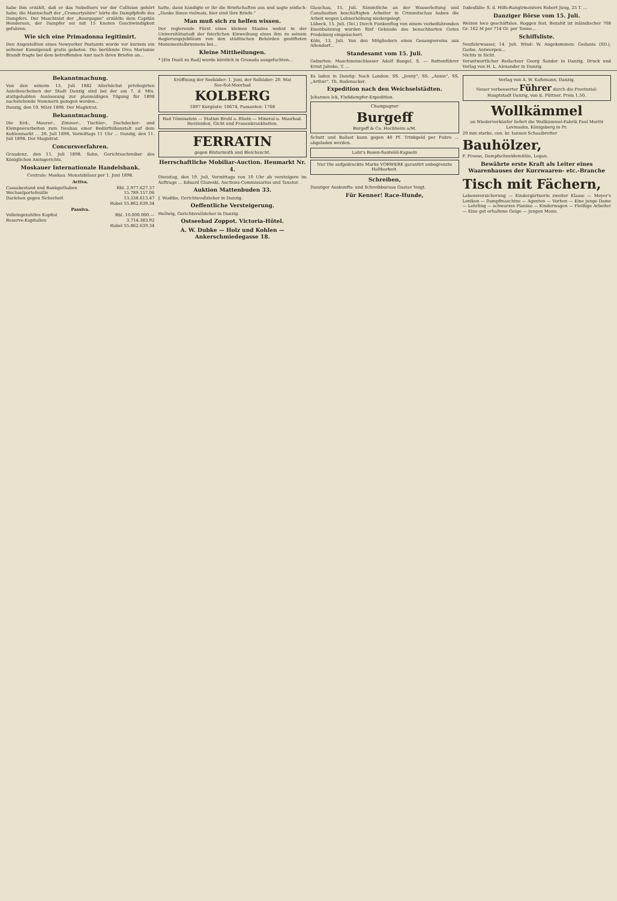habe ihm erzählt, daß er das Nebelhorn vor der Collision gehört habe; die Mannschaft der „Cromartyshire" hörte die Dampfpfeife des Dampfers. Der Maschinist der „Bourgogne" erzählte dem Capitän Henderson, der Dampfer sei mit 15 Knoten Geschwindigkeit gefahren.
Wie sich eine Primadonna legitimirt.
Den Angestellten eines Newyorker Postamts wurde vor kurzem ein seltener Kunstgenuß gratis geboten. Die berühmte Diva Marianne Brandt fragte bei dem betreffenden Amt nach ihren Briefen an...
hatte, dann händigte er ihr die Briefschaften aus und sagte einfach: „Danke Ihnen vielmals, hier sind Ihre Briefe."
Man muß sich zu helfen wissen.
Der regierende Fürst eines kleinen Staates wohnt in der Universitätsstadt der feierlichen Einweihung eines ihm zu seinem Regierungsjubiläum von den städtischen Behörden gestifteten Monumentalbrunnens bei...
Kleine Mittheilungen.
* [Ein Duell zu Rad] wurde kürzlich in Granada ausgefochten...
Glauchau, 15. Juli. Sämmtliche an der Wasserleitung und Canalisation beschäftigten Arbeiter in Crimmitschau haben die Arbeit wegen Lohnerhöhung niedergelegt.
Lübeck, 15. Juli. (Tel.) Durch Funkenflug von einem vorbeifahrenden Eisenbahnzug wurden fünf Gebäude des benachbarten Gutes Fredeburg eingeäschert.
Köln, 13. Juli. Von den Mitgliedern eines Gesangvereins aus Altendorf...
Standesamt vom 15. Juli.
Geburten: Maschinenschlosser Adolf Bangel, S. — Rottenführer Ernst Jahnke, T. ...
Todesfälle: S. d. Hilfs-Rangirmeisters Robert Jung, 25 T. ...
Danziger Börse vom 15. Juli.
Weizen loco geschäftslos. Roggen fest. Bezahlt ist inländischer 708 Gr. 162 M per 714 Gr. per Tonne...
Schiffsliste.
Neufahrwasser, 14. Juli. Wind: W. Angekommen: Gedania (SD.), Garbe, Antwerpen...
Nichts in Sicht.
Verantwortlicher Redacteur Georg Sander in Danzig. Druck und Verlag von H. L. Alexander in Danzig.
Bekanntmachung.
Von den unterm 13. Juli 1882 Allerhöchst privilegirten Anleihescheinen der Stadt Danzig sind bei der am 7. d. Mts. stattgehabten Ausloosung zur planmäßigen Tilgung für 1898 nachstehende Nummern gezogen worden...
Danzig, den 10. März 1898. Der Magistrat.
Bekanntmachung.
Die Erd-, Maurer-, Zimmer-, Tischler-, Dachdecker- und Klempnerarbeiten zum Neubau einer Bedürfnißanstalt auf dem Kohlenmarkt ... 20. Juli 1898, Vormittags 11 Uhr ... Danzig, den 11. Juli 1898. Der Magistrat.
Concursverfahren.
Graudenz, den 11. Juli 1898. Sohn, Gerichtsschreiber des Königlichen Amtsgerichts.
Moskauer Internationale Handelsbank.
Centrale: Moskau. Monatsbilanz per 1. Juni 1898.
| Activa. | |
| --- | --- |
| Cassabestand und Bankguthaben | Rbl. 2.977.627.37 |
| Wechselportefeuille | 15.789.157.06 |
| Darlehen gegen Sicherheit | 13.338.613.47 |
| | Rubel 55.862.639.34 |
| Passiva. | |
| Volleingezahltes Kapital | Rbl. 10.000.000.— |
| Reserve-Kapitalien | 3.714.383.92 |
| | Rubel 55.862.639.34 |
Eröffnung der Seebäder: 1. Juni, der Solbäder: 20. Mai
See-Sol-Moorbad
KOLBERG
1897 Kurgäste: 10674, Passanten: 1768
Bad Tönnisstein — Station Brohl a. Rhein — Mineral-u. Moorbad. Herzleiden, Gicht und Frauenkrankheiten.
FERRATIN
gegen Blutarmuth und Bleichsucht.
Herrschaftliche Mobiliar-Auction. Heumarkt Nr. 4.
Dienstag, den 19. Juli, Vormittags von 10 Uhr ab versteigere im Auftrage ... Eduard Glazeski, Auctions-Commissarius und Taxator.
Auktion Mattenbuden 33.
J. Wodtke, Gerichtsvollzieher in Danzig.
Oeffentliche Versteigerung.
Hellwig, Gerichtsvollzieher in Danzig.
Ostseebad Zoppot. Victoria-Hôtel.
A. W. Dubke — Holz und Kohlen — Ankerschmiedegasse 18.
Es laden in Danzig: Nach London: SS. „Jenny", SS. „Annie", SS. „Arthur". Th. Rodenacker.
Expedition nach den Weichselstädten.
Johannes Ick, Flußdampfer-Expedition.
Champagner
Burgeff
Burgeff & Co. Hochheim a/M.
Schutt und Ballast kann gegen 40 Pf. Trinkgeld per Fuhre ... abgeladen werden.
Lahr's Rosen-Santelöl-Kapseln
Nur Die aufgedruckte Marke VORWERK garantirt unbegrenzte Haltbarkeit.
Schreiben,
Danziger Auskunfts- und Schreibbureau Gustav Voigt.
Für Kenner! Race-Hunde,
Verlag von A. W. Kafemann, Danzig.
Neuer verbesserter Führer durch die Provinzial-Hauptstadt Danzig, von E. Püttner. Preis 1,50.
Wollkämmel
an Wiederverkäufer liefert die Wollkämmel-Fabrik Paul Moritz Levinsohn, Königsberg in Pr.
20 mm starke, con. br. tannen Schaalbretter
Bauhölzer,
F. Froese, Dampfschneidemühle, Legan.
Bewährte erste Kraft als Leiter eines Waarenhauses der Kurzwaaren- etc.-Branche
Tisch mit Fächern,
Lebensversicherung — Kindergärtnerin zweiter Klasse — Meyer's Lexikon — Dampfmaschine — Agenten — Vorhen — Eine junge Dame — Lehrling — schwarzes Pianino — Kinderwagen — Fleißige Arbeiter — Eine gut erhaltene Geige — jungen Mann.